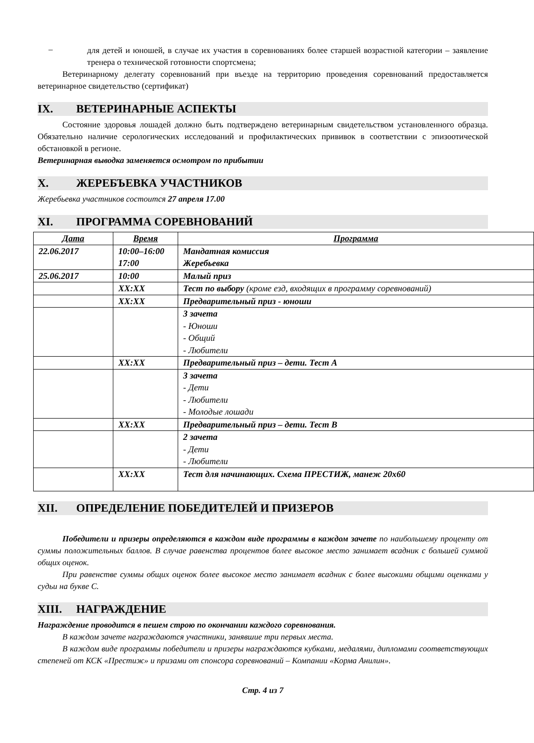–
для детей и юношей, в случае их участия в соревнованиях более старшей возрастной категории – заявление тренера о технической готовности спортсмена;
Ветеринарному делегату соревнований при въезде на территорию проведения соревнований предоставляется ветеринарное свидетельство (сертификат)
IX. ВЕТЕРИНАРНЫЕ АСПЕКТЫ
Состояние здоровья лошадей должно быть подтверждено ветеринарным свидетельством установленного образца. Обязательно наличие серологических исследований и профилактических прививок в соответствии с эпизоотической обстановкой в регионе.
Ветеринарная выводка заменяется осмотром по прибытии
X. ЖЕРЕБЪЕВКА УЧАСТНИКОВ
Жеребьевка участников состоится 27 апреля 17.00
XI. ПРОГРАММА СОРЕВНОВАНИЙ
| Дата | Время | Программа |
| --- | --- | --- |
| 22.06.2017 | 10:00–16:00 17:00 | Мандатная комиссия Жеребьевка |
| 25.06.2017 | 10:00 | Малый приз |
| | XX:XX | Тест по выбору (кроме езд, входящих в программу соревнований) |
| | XX:XX | Предварительный приз - юноши |
| | | 3 зачета - Юноши - Общий - Любители |
| | XX:XX | Предварительный приз – дети. Тест А |
| | | 3 зачета - Дети - Любители - Молодые лошади |
| | XX:XX | Предварительный приз – дети. Тест В |
| | | 2 зачета - Дети - Любители |
| | XX:XX | Тест для начинающих. Схема ПРЕСТИЖ, манеж 20х60 |
XII. ОПРЕДЕЛЕНИЕ ПОБЕДИТЕЛЕЙ И ПРИЗЕРОВ
Победители и призеры определяются в каждом виде программы в каждом зачете по наибольшему проценту от суммы положительных баллов. В случае равенства процентов более высокое место занимает всадник с большей суммой общих оценок.
При равенстве суммы общих оценок более высокое место занимает всадник с более высокими общими оценками у судьи на букве С.
XIII. НАГРАЖДЕНИЕ
Награждение проводится в пешем строю по окончании каждого соревнования.
В каждом зачете награждаются участники, занявшие три первых места.
В каждом виде программы победители и призеры награждаются кубками, медалями, дипломами соответствующих степеней от КСК «Престиж» и призами от спонсора соревнований – Компании «Корма Анилин».
Стр. 4 из 7